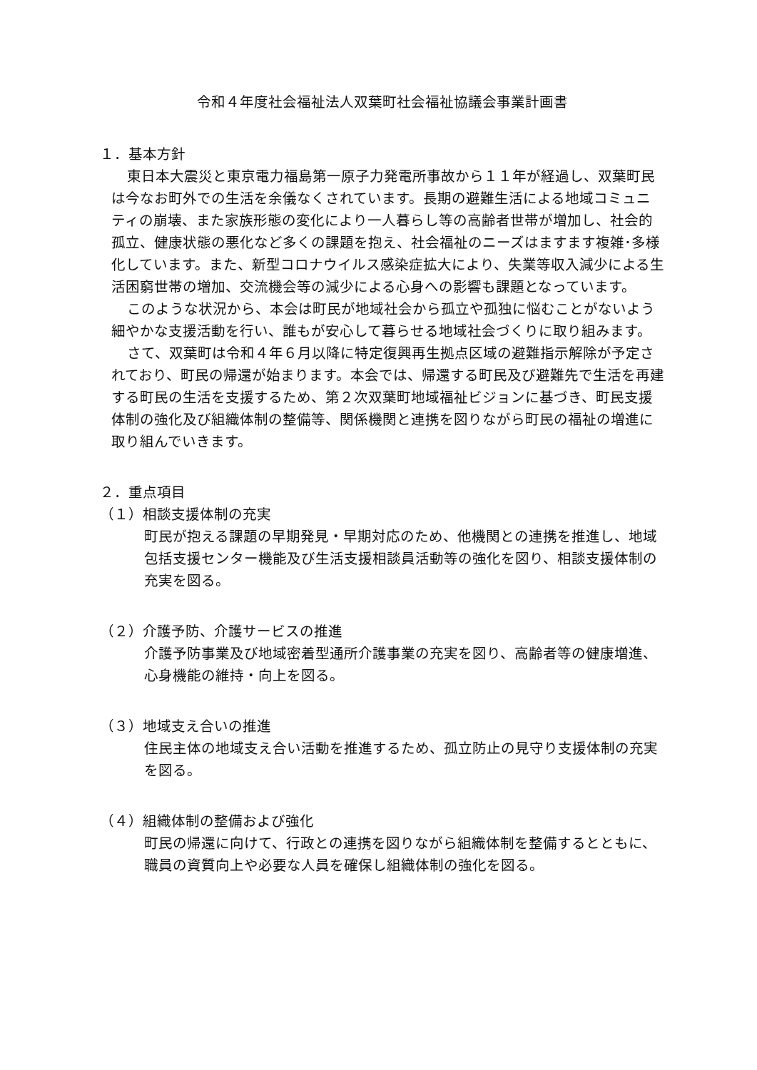令和４年度社会福祉法人双葉町社会福祉協議会事業計画書
１．基本方針
東日本大震災と東京電力福島第一原子力発電所事故から１１年が経過し、双葉町民は今なお町外での生活を余儀なくされています。長期の避難生活による地域コミュニティの崩壊、また家族形態の変化により一人暮らし等の高齢者世帯が増加し、社会的孤立、健康状態の悪化など多くの課題を抱え、社会福祉のニーズはますます複雑･多様化しています。また、新型コロナウイルス感染症拡大により、失業等収入減少による生活困窮世帯の増加、交流機会等の減少による心身への影響も課題となっています。
このような状況から、本会は町民が地域社会から孤立や孤独に悩むことがないよう細やかな支援活動を行い、誰もが安心して暮らせる地域社会づくりに取り組みます。
さて、双葉町は令和４年６月以降に特定復興再生拠点区域の避難指示解除が予定されており、町民の帰還が始まります。本会では、帰還する町民及び避難先で生活を再建する町民の生活を支援するため、第２次双葉町地域福祉ビジョンに基づき、町民支援体制の強化及び組織体制の整備等、関係機関と連携を図りながら町民の福祉の増進に取り組んでいきます。
２．重点項目
（１）相談支援体制の充実
町民が抱える課題の早期発見・早期対応のため、他機関との連携を推進し、地域包括支援センター機能及び生活支援相談員活動等の強化を図り、相談支援体制の充実を図る。
（２）介護予防、介護サービスの推進
介護予防事業及び地域密着型通所介護事業の充実を図り、高齢者等の健康増進、心身機能の維持・向上を図る。
（３）地域支え合いの推進
住民主体の地域支え合い活動を推進するため、孤立防止の見守り支援体制の充実を図る。
（４）組織体制の整備および強化
町民の帰還に向けて、行政との連携を図りながら組織体制を整備するとともに、職員の資質向上や必要な人員を確保し組織体制の強化を図る。